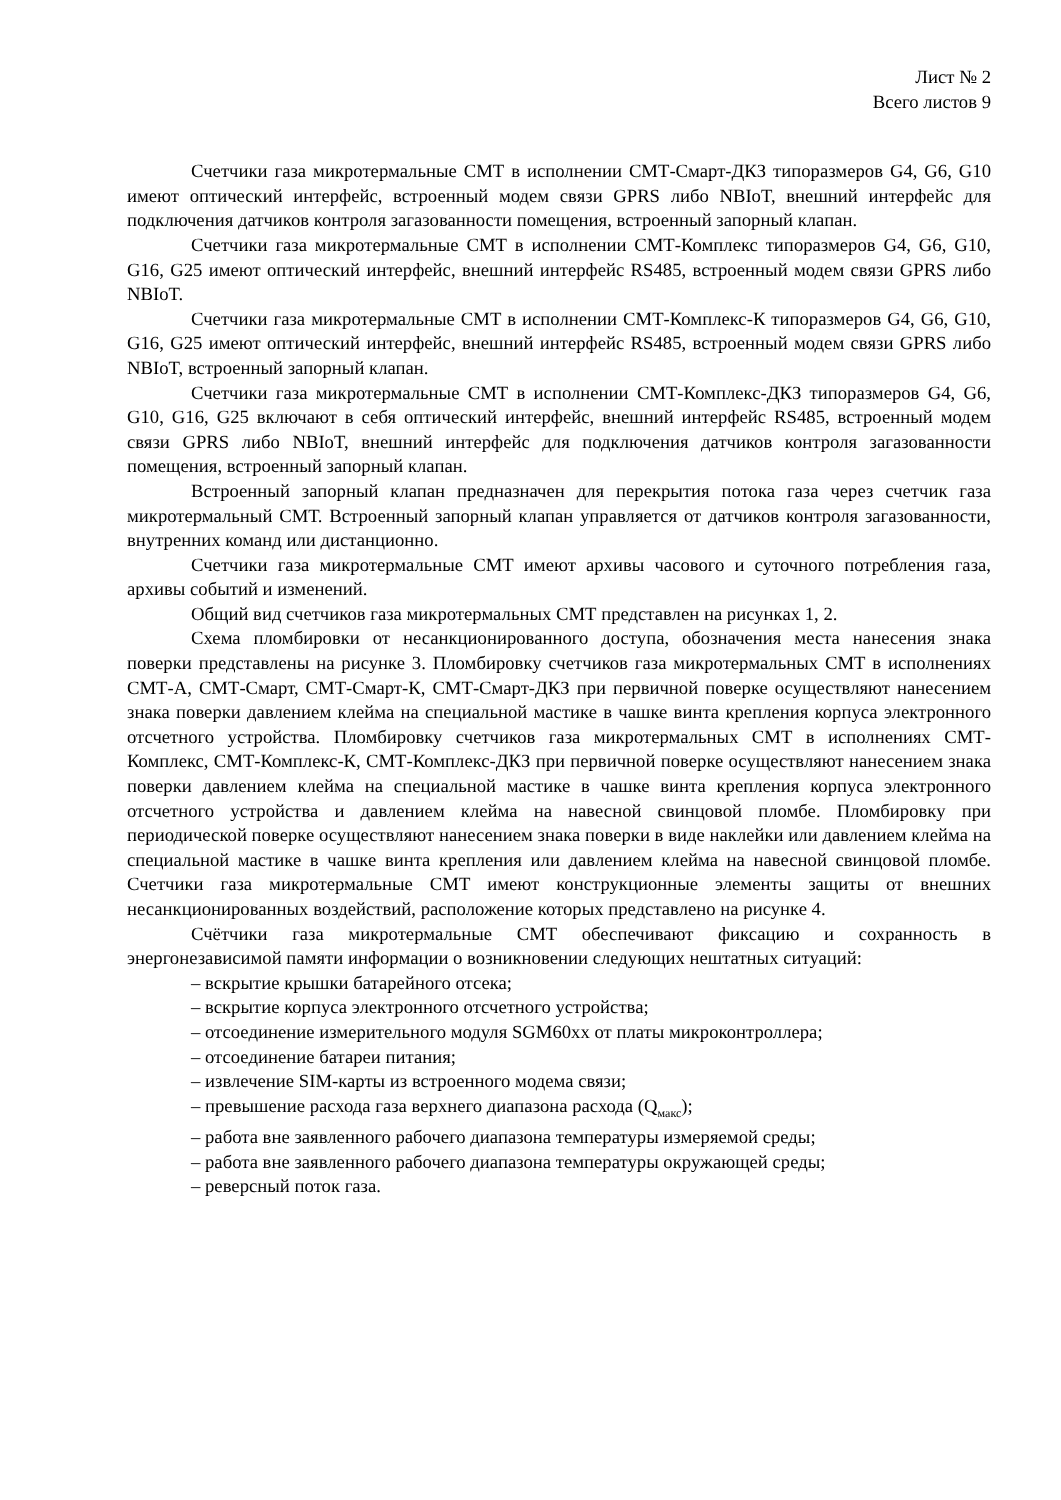Лист № 2
Всего листов 9
Счетчики газа микротермальные СМТ в исполнении СМТ-Смарт-ДКЗ типоразмеров G4, G6, G10 имеют оптический интерфейс, встроенный модем связи GPRS либо NBIoT, внешний интерфейс для подключения датчиков контроля загазованности помещения, встроенный запорный клапан.
Счетчики газа микротермальные СМТ в исполнении СМТ-Комплекс типоразмеров G4, G6, G10, G16, G25 имеют оптический интерфейс, внешний интерфейс RS485, встроенный модем связи GPRS либо NBIoT.
Счетчики газа микротермальные СМТ в исполнении СМТ-Комплекс-К типоразмеров G4, G6, G10, G16, G25 имеют оптический интерфейс, внешний интерфейс RS485, встроенный модем связи GPRS либо NBIoT, встроенный запорный клапан.
Счетчики газа микротермальные СМТ в исполнении СМТ-Комплекс-ДКЗ типоразмеров G4, G6, G10, G16, G25 включают в себя оптический интерфейс, внешний интерфейс RS485, встроенный модем связи GPRS либо NBIoT, внешний интерфейс для подключения датчиков контроля загазованности помещения, встроенный запорный клапан.
Встроенный запорный клапан предназначен для перекрытия потока газа через счетчик газа микротермальный СМТ. Встроенный запорный клапан управляется от датчиков контроля загазованности, внутренних команд или дистанционно.
Счетчики газа микротермальные СМТ имеют архивы часового и суточного потребления газа, архивы событий и изменений.
Общий вид счетчиков газа микротермальных СМТ представлен на рисунках 1, 2.
Схема пломбировки от несанкционированного доступа, обозначения места нанесения знака поверки представлены на рисунке 3. Пломбировку счетчиков газа микротермальных СМТ в исполнениях СМТ-А, СМТ-Смарт, СМТ-Смарт-К, СМТ-Смарт-ДКЗ при первичной поверке осуществляют нанесением знака поверки давлением клейма на специальной мастике в чашке винта крепления корпуса электронного отсчетного устройства. Пломбировку счетчиков газа микротермальных СМТ в исполнениях СМТ-Комплекс, СМТ-Комплекс-К, СМТ-Комплекс-ДКЗ при первичной поверке осуществляют нанесением знака поверки давлением клейма на специальной мастике в чашке винта крепления корпуса электронного отсчетного устройства и давлением клейма на навесной свинцовой пломбе. Пломбировку при периодической поверке осуществляют нанесением знака поверки в виде наклейки или давлением клейма на специальной мастике в чашке винта крепления или давлением клейма на навесной свинцовой пломбе. Счетчики газа микротермальные СМТ имеют конструкционные элементы защиты от внешних несанкционированных воздействий, расположение которых представлено на рисунке 4.
Счётчики газа микротермальные СМТ обеспечивают фиксацию и сохранность в энергонезависимой памяти информации о возникновении следующих нештатных ситуаций:
– вскрытие крышки батарейного отсека;
– вскрытие корпуса электронного отсчетного устройства;
– отсоединение измерительного модуля SGM60xx от платы микроконтроллера;
– отсоединение батареи питания;
– извлечение SIM-карты из встроенного модема связи;
– превышение расхода газа верхнего диапазона расхода (Q<sub>макс</sub>);
– работа вне заявленного рабочего диапазона температуры измеряемой среды;
– работа вне заявленного рабочего диапазона температуры окружающей среды;
– реверсный поток газа.